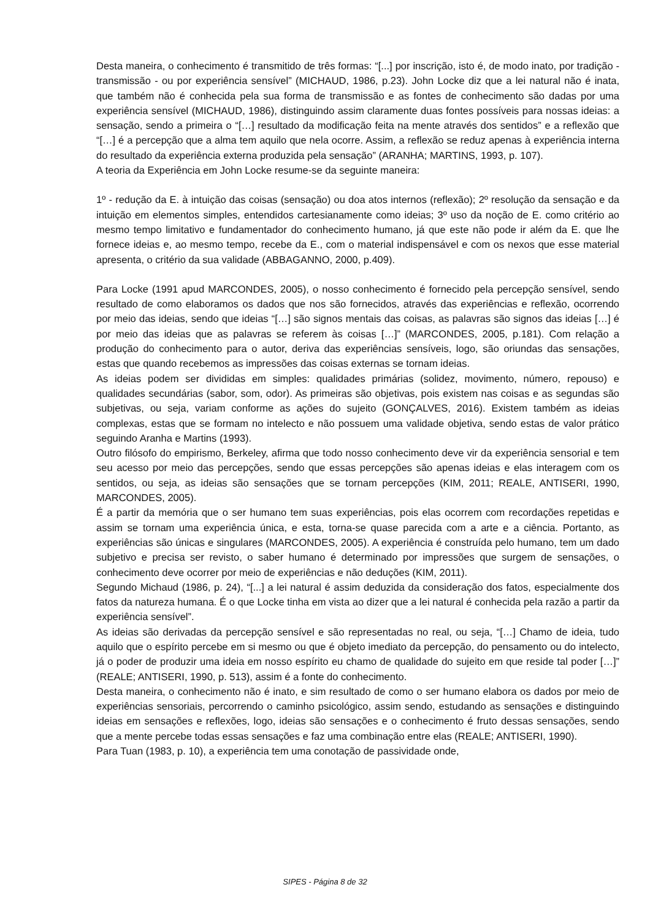Desta maneira, o conhecimento é transmitido de três formas: “[...] por inscrição, isto é, de modo inato, por tradição - transmissão - ou por experiência sensível” (MICHAUD, 1986, p.23). John Locke diz que a lei natural não é inata, que também não é conhecida pela sua forma de transmissão e as fontes de conhecimento são dadas por uma experiência sensível (MICHAUD, 1986), distinguindo assim claramente duas fontes possíveis para nossas ideias: a sensação, sendo a primeira o “[…] resultado da modificação feita na mente através dos sentidos” e a reflexão que “[…] é a percepção que a alma tem aquilo que nela ocorre. Assim, a reflexão se reduz apenas à experiência interna do resultado da experiência externa produzida pela sensação” (ARANHA; MARTINS, 1993, p. 107).
A teoria da Experiência em John Locke resume-se da seguinte maneira:
1º - redução da E. à intuição das coisas (sensação) ou doa atos internos (reflexão); 2º resolução da sensação e da intuição em elementos simples, entendidos cartesianamente como ideias; 3º uso da noção de E. como critério ao mesmo tempo limitativo e fundamentador do conhecimento humano, já que este não pode ir além da E. que lhe fornece ideias e, ao mesmo tempo, recebe da E., com o material indispensável e com os nexos que esse material apresenta, o critério da sua validade (ABBAGANNO, 2000, p.409).
Para Locke (1991 apud MARCONDES, 2005), o nosso conhecimento é fornecido pela percepção sensível, sendo resultado de como elaboramos os dados que nos são fornecidos, através das experiências e reflexão, ocorrendo por meio das ideias, sendo que ideias “[…] são signos mentais das coisas, as palavras são signos das ideias […] é por meio das ideias que as palavras se referem às coisas […]” (MARCONDES, 2005, p.181). Com relação a produção do conhecimento para o autor, deriva das experiências sensíveis, logo, são oriundas das sensações, estas que quando recebemos as impressões das coisas externas se tornam ideias.
As ideias podem ser divididas em simples: qualidades primárias (solidez, movimento, número, repouso) e qualidades secundárias (sabor, som, odor). As primeiras são objetivas, pois existem nas coisas e as segundas são subjetivas, ou seja, variam conforme as ações do sujeito (GONÇALVES, 2016). Existem também as ideias complexas, estas que se formam no intelecto e não possuem uma validade objetiva, sendo estas de valor prático seguindo Aranha e Martins (1993).
Outro filósofo do empirismo, Berkeley, afirma que todo nosso conhecimento deve vir da experiência sensorial e tem seu acesso por meio das percepções, sendo que essas percepções são apenas ideias e elas interagem com os sentidos, ou seja, as ideias são sensações que se tornam percepções (KIM, 2011; REALE, ANTISERI, 1990, MARCONDES, 2005).
É a partir da memória que o ser humano tem suas experiências, pois elas ocorrem com recordações repetidas e assim se tornam uma experiência única, e esta, torna-se quase parecida com a arte e a ciência. Portanto, as experiências são únicas e singulares (MARCONDES, 2005). A experiência é construída pelo humano, tem um dado subjetivo e precisa ser revisto, o saber humano é determinado por impressões que surgem de sensações, o conhecimento deve ocorrer por meio de experiências e não deduções (KIM, 2011).
Segundo Michaud (1986, p. 24), “[...] a lei natural é assim deduzida da consideração dos fatos, especialmente dos fatos da natureza humana. É o que Locke tinha em vista ao dizer que a lei natural é conhecida pela razão a partir da experiência sensível”.
As ideias são derivadas da percepção sensível e são representadas no real, ou seja, “[…] Chamo de ideia, tudo aquilo que o espírito percebe em si mesmo ou que é objeto imediato da percepção, do pensamento ou do intelecto, já o poder de produzir uma ideia em nosso espírito eu chamo de qualidade do sujeito em que reside tal poder […]” (REALE; ANTISERI, 1990, p. 513), assim é a fonte do conhecimento.
Desta maneira, o conhecimento não é inato, e sim resultado de como o ser humano elabora os dados por meio de experiências sensoriais, percorrendo o caminho psicológico, assim sendo, estudando as sensações e distinguindo ideias em sensações e reflexões, logo, ideias são sensações e o conhecimento é fruto dessas sensações, sendo que a mente percebe todas essas sensações e faz uma combinação entre elas (REALE; ANTISERI, 1990).
Para Tuan (1983, p. 10), a experiência tem uma conotação de passividade onde,
SIPES - Página 8 de 32